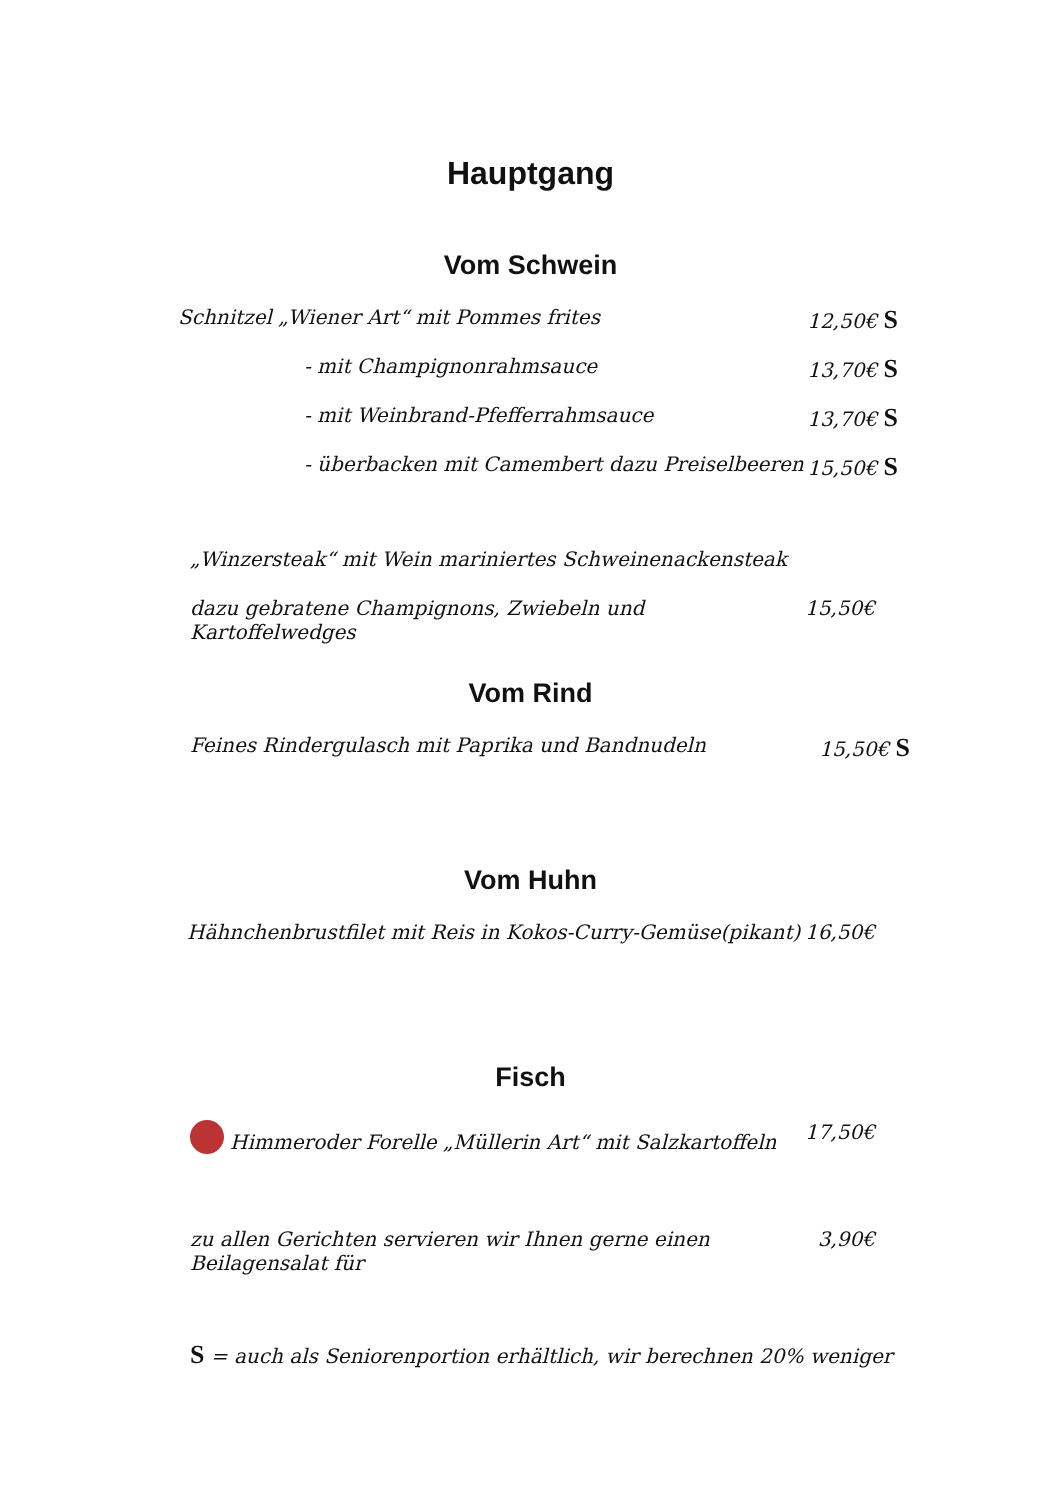Hauptgang
Vom Schwein
Schnitzel „Wiener Art“ mit Pommes frites 12,50€ S
- mit Champignonrahmsauce 13,70€ S
- mit Weinbrand-Pfefferrahmsauce 13,70€ S
- überbacken mit Camembert dazu Preiselbeeren 15,50€ S
„Winzersteak“ mit Wein mariniertes Schweinenackensteak
dazu gebratene Champignons, Zwiebeln und Kartoffelwedges 15,50€
Vom Rind
Feines Rindergulasch mit Paprika und Bandnudeln 15,50€ S
Vom Huhn
Hähnchenbrustfilet mit Reis in Kokos-Curry-Gemüse(pikant) 16,50€
Fisch
Himmeroder Forelle „Müllerin Art“ mit Salzkartoffeln 17,50€
zu allen Gerichten servieren wir Ihnen gerne einen Beilagensalat für 3,90€
S = auch als Seniorenportion erhältlich, wir berechnen 20% weniger